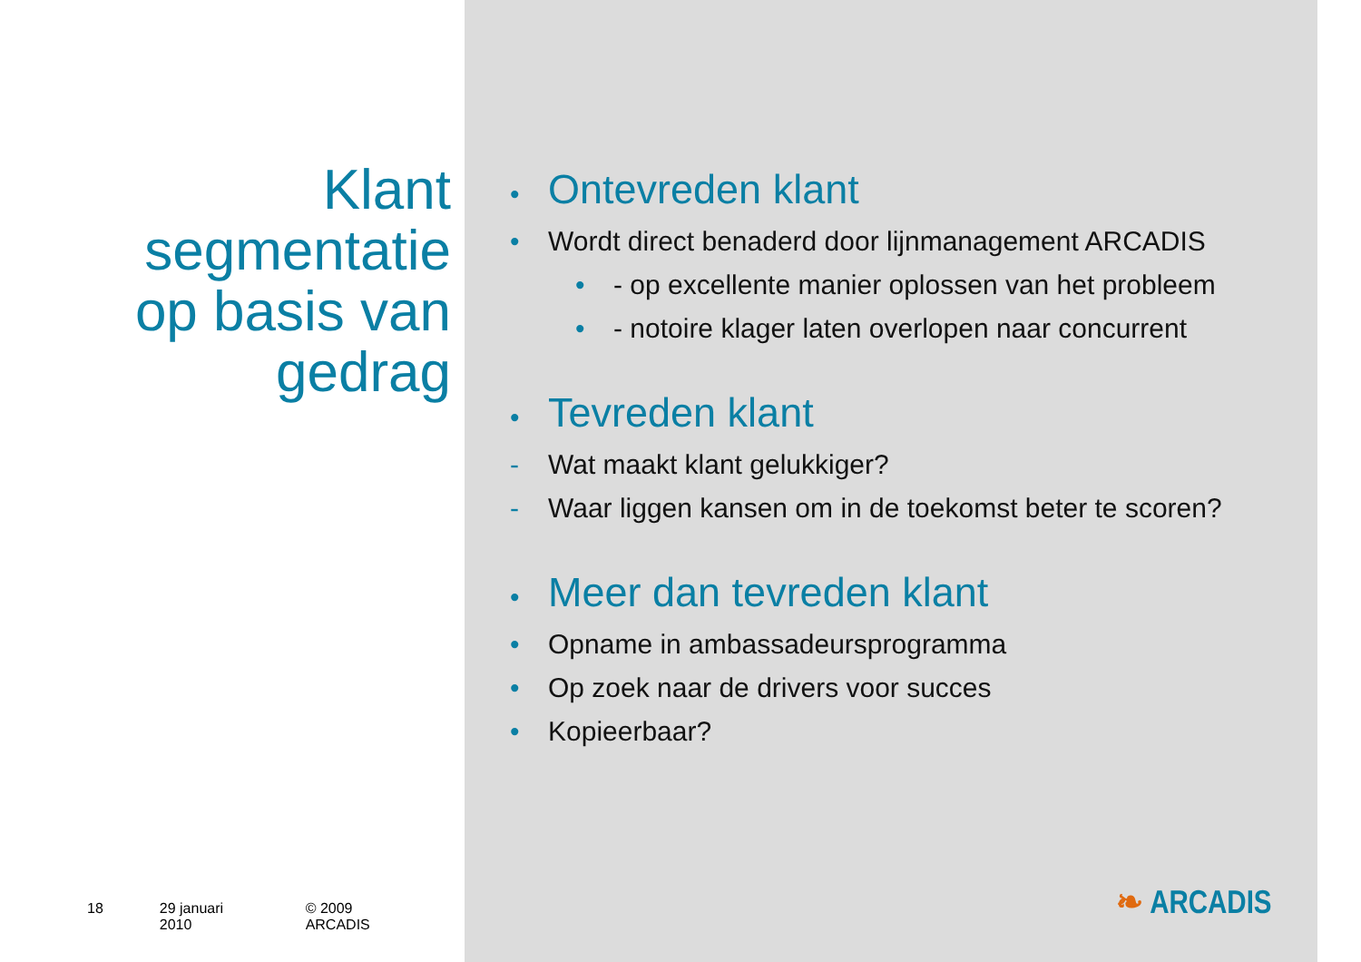Klant
segmentatie
op basis van
gedrag
18 29 januari 2010 © 2009 ARCADIS
• Ontevreden klant
• Wordt direct benaderd door lijnmanagement ARCADIS
• - op excellente manier oplossen van het probleem
• - notoire klager laten overlopen naar concurrent
• Tevreden klant
- Wat maakt klant gelukkiger?
- Waar liggen kansen om in de toekomst beter te scoren?
• Meer dan tevreden klant
• Opname in ambassadeursprogramma
• Op zoek naar de drivers voor succes
• Kopieerbaar?
❧ ARCADIS